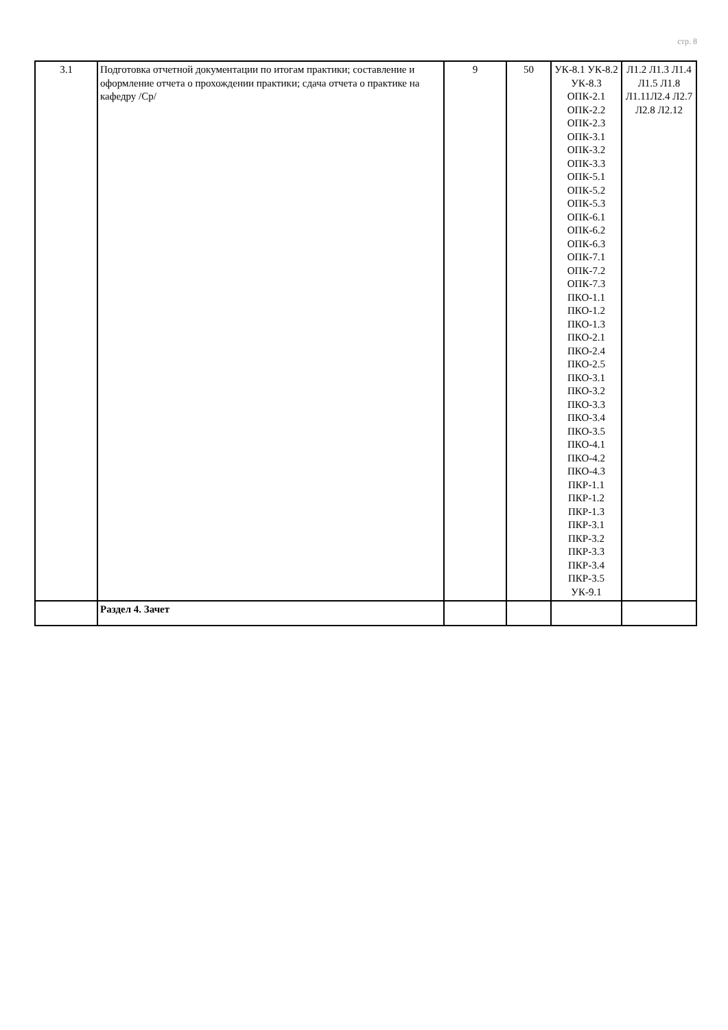стр. 8
| 3.1 | Подготовка отчетной документации по итогам практики; составление и оформление отчета о прохождении практики; сдача отчета о практике на кафедру /Ср/ | 9 | 50 | УК-8.1 УК-8.2 УК-8.3 ОПК-2.1 ОПК-2.2 ОПК-2.3 ОПК-3.1 ОПК-3.2 ОПК-3.3 ОПК-5.1 ОПК-5.2 ОПК-5.3 ОПК-6.1 ОПК-6.2 ОПК-6.3 ОПК-7.1 ОПК-7.2 ОПК-7.3 ПКО-1.1 ПКО-1.2 ПКО-1.3 ПКО-2.1 ПКО-2.4 ПКО-2.5 ПКО-3.1 ПКО-3.2 ПКО-3.3 ПКО-3.4 ПКО-3.5 ПКО-4.1 ПКО-4.2 ПКО-4.3 ПКР-1.1 ПКР-1.2 ПКР-1.3 ПКР-3.1 ПКР-3.2 ПКР-3.3 ПКР-3.4 ПКР-3.5 УК-9.1 | Л1.2 Л1.3 Л1.4 Л1.5 Л1.8 Л1.11Л2.4 Л2.7 Л2.8 Л2.12 |
| | Раздел 4. Зачет | | | | |